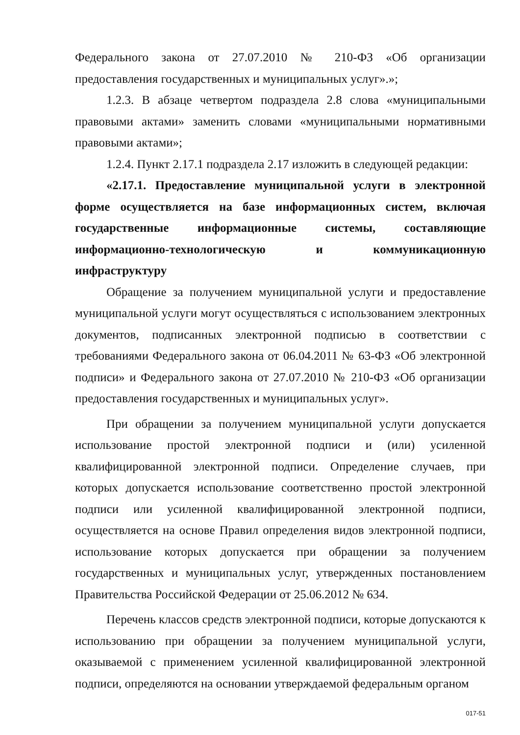Федерального закона от 27.07.2010 № 210-ФЗ «Об организации предоставления государственных и муниципальных услуг».»;
1.2.3. В абзаце четвертом подраздела 2.8 слова «муниципальными правовыми актами» заменить словами «муниципальными нормативными правовыми актами»;
1.2.4. Пункт 2.17.1 подраздела 2.17 изложить в следующей редакции:
«2.17.1. Предоставление муниципальной услуги в электронной форме осуществляется на базе информационных систем, включая государственные информационные системы, составляющие информационно-технологическую и коммуникационную инфраструктуру
Обращение за получением муниципальной услуги и предоставление муниципальной услуги могут осуществляться с использованием электронных документов, подписанных электронной подписью в соответствии с требованиями Федерального закона от 06.04.2011 № 63-ФЗ «Об электронной подписи» и Федерального закона от 27.07.2010 № 210-ФЗ «Об организации предоставления государственных и муниципальных услуг».
При обращении за получением муниципальной услуги допускается использование простой электронной подписи и (или) усиленной квалифицированной электронной подписи. Определение случаев, при которых допускается использование соответственно простой электронной подписи или усиленной квалифицированной электронной подписи, осуществляется на основе Правил определения видов электронной подписи, использование которых допускается при обращении за получением государственных и муниципальных услуг, утвержденных постановлением Правительства Российской Федерации от 25.06.2012 № 634.
Перечень классов средств электронной подписи, которые допускаются к использованию при обращении за получением муниципальной услуги, оказываемой с применением усиленной квалифицированной электронной подписи, определяются на основании утверждаемой федеральным органом
017-51